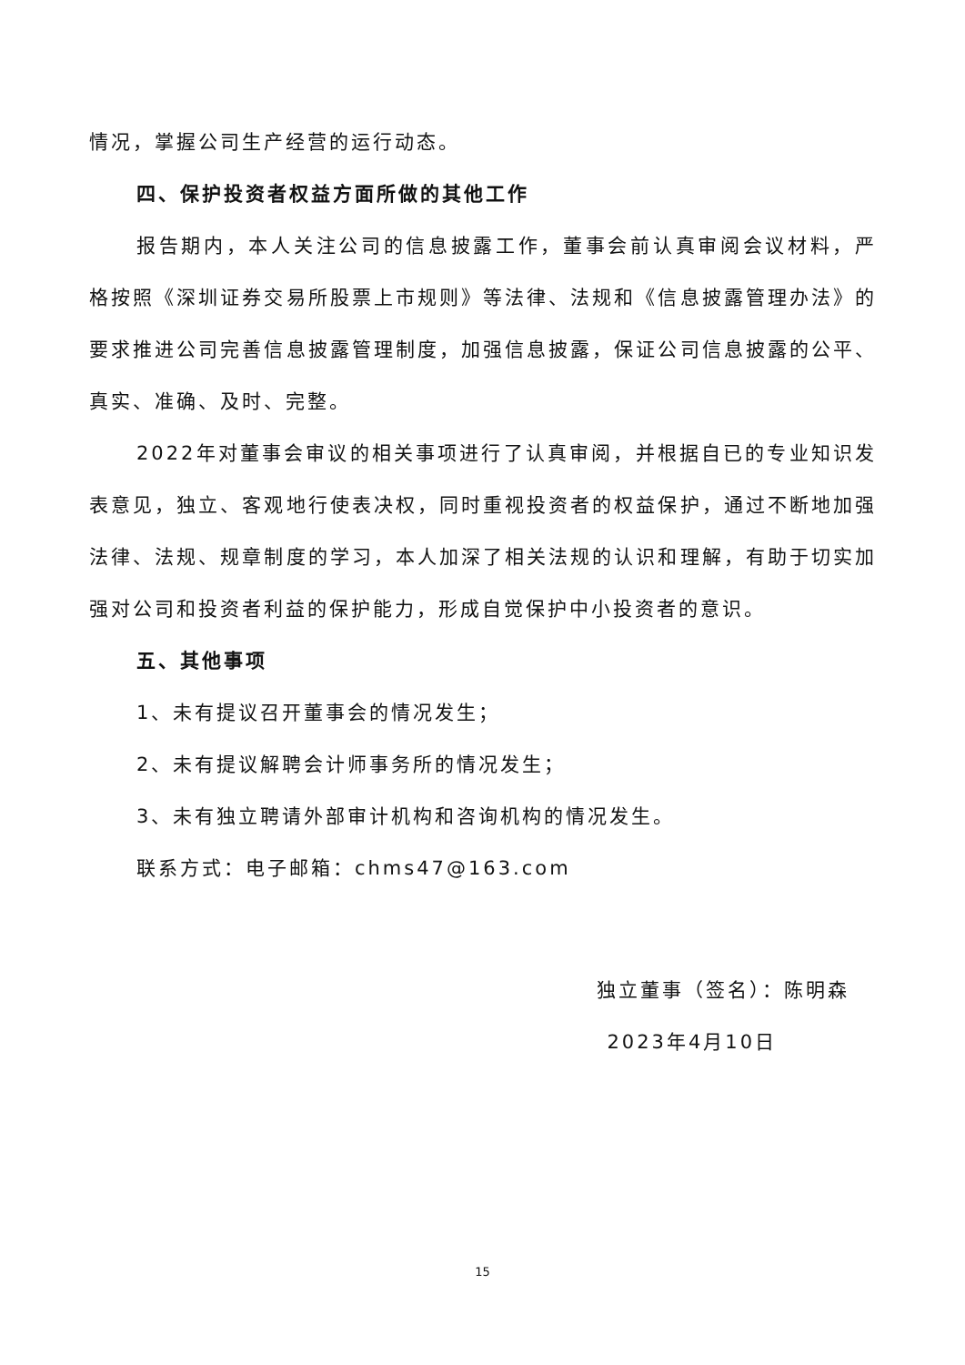情况，掌握公司生产经营的运行动态。
四、保护投资者权益方面所做的其他工作
报告期内，本人关注公司的信息披露工作，董事会前认真审阅会议材料，严格按照《深圳证券交易所股票上市规则》等法律、法规和《信息披露管理办法》的要求推进公司完善信息披露管理制度，加强信息披露，保证公司信息披露的公平、真实、准确、及时、完整。
2022年对董事会审议的相关事项进行了认真审阅，并根据自已的专业知识发表意见，独立、客观地行使表决权，同时重视投资者的权益保护，通过不断地加强法律、法规、规章制度的学习，本人加深了相关法规的认识和理解，有助于切实加强对公司和投资者利益的保护能力，形成自觉保护中小投资者的意识。
五、其他事项
1、未有提议召开董事会的情况发生；
2、未有提议解聘会计师事务所的情况发生；
3、未有独立聘请外部审计机构和咨询机构的情况发生。
联系方式：电子邮箱：chms47@163.com
独立董事（签名）：陈明森
2023年4月10日
15